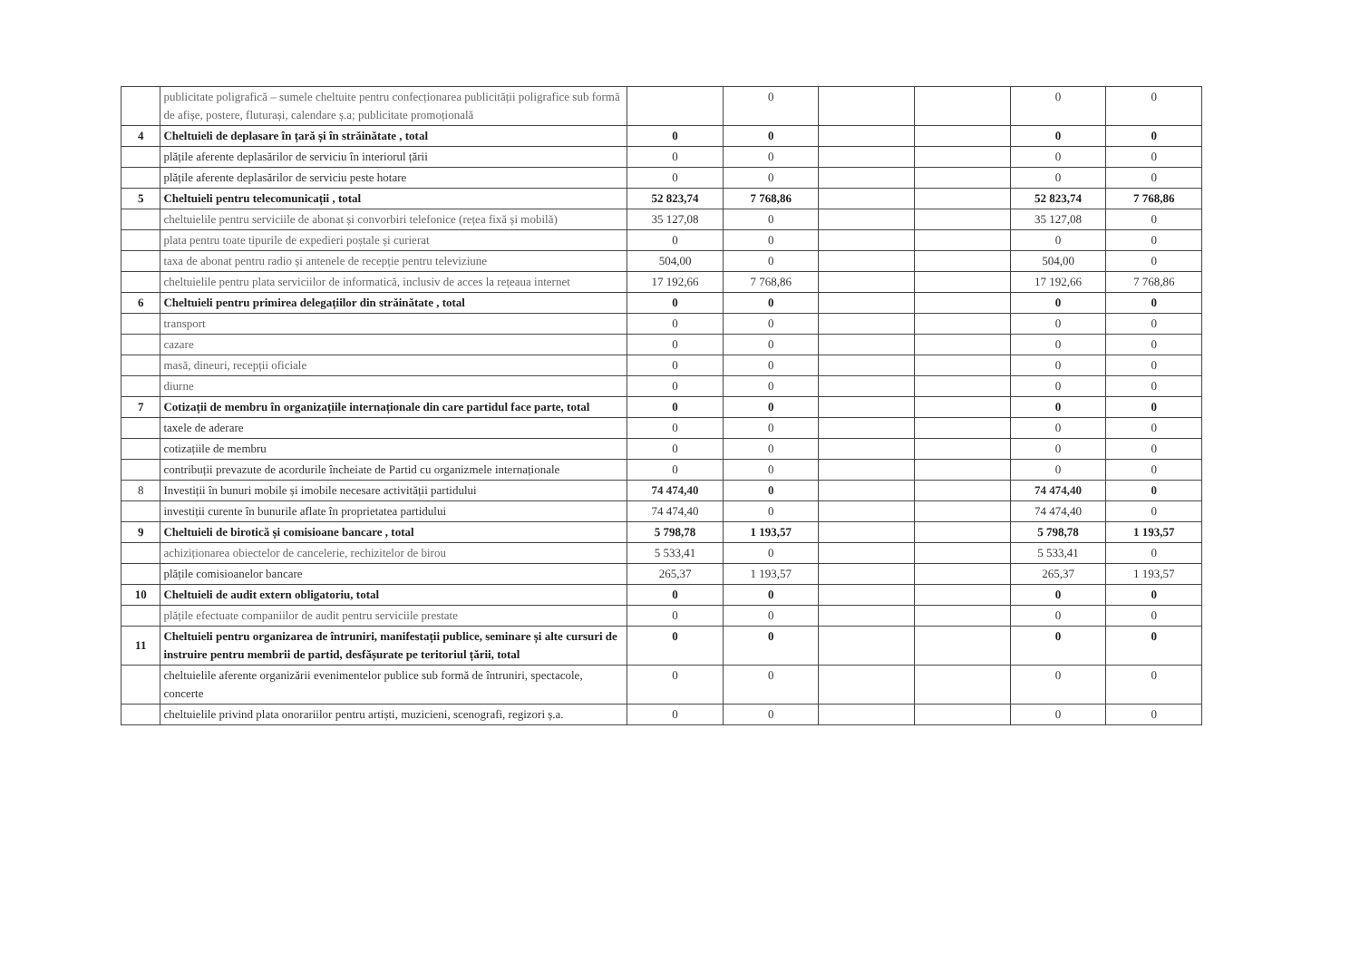| | publicitate poligrafică – sumele cheltuite pentru confecționarea publicității poligrafice sub formă de afișe, postere, fluturași, calendare ș.a; publicitate promoțională | | 0 | | | 0 | 0 |
| 4 | Cheltuieli de deplasare în țară și în străinătate , total | 0 | 0 | | | 0 | 0 |
| | plățile aferente deplasărilor de serviciu în interiorul țării | 0 | 0 | | | 0 | 0 |
| | plățile aferente deplasărilor de serviciu peste hotare | 0 | 0 | | | 0 | 0 |
| 5 | Cheltuieli pentru telecomunicații , total | 52 823,74 | 7 768,86 | | | 52 823,74 | 7 768,86 |
| | cheltuielile pentru serviciile de abonat și convorbiri telefonice (rețea fixă și mobilă) | 35 127,08 | 0 | | | 35 127,08 | 0 |
| | plata pentru toate tipurile de expedieri poștale și curierat | 0 | 0 | | | 0 | 0 |
| | taxa de abonat pentru radio și antenele de recepție pentru televiziune | 504,00 | 0 | | | 504,00 | 0 |
| | cheltuielile pentru plata serviciilor de informatică, inclusiv de acces la rețeaua internet | 17 192,66 | 7 768,86 | | | 17 192,66 | 7 768,86 |
| 6 | Cheltuieli pentru primirea delegațiilor din străinătate , total | 0 | 0 | | | 0 | 0 |
| | transport | 0 | 0 | | | 0 | 0 |
| | cazare | 0 | 0 | | | 0 | 0 |
| | masă, dineuri, recepții oficiale | 0 | 0 | | | 0 | 0 |
| | diurne | 0 | 0 | | | 0 | 0 |
| 7 | Cotizații de membru în organizațiile internaționale din care partidul face parte, total | 0 | 0 | | | 0 | 0 |
| | taxele de aderare | 0 | 0 | | | 0 | 0 |
| | cotizațiile de membru | 0 | 0 | | | 0 | 0 |
| | contribuții prevazute de acordurile încheiate de Partid cu organizmele internaționale | 0 | 0 | | | 0 | 0 |
| 8 | Investiții în bunuri mobile și imobile necesare activității partidului | 74 474,40 | 0 | | | 74 474,40 | 0 |
| | investiții curente în bunurile aflate în proprietatea partidului | 74 474,40 | 0 | | | 74 474,40 | 0 |
| 9 | Cheltuieli de birotică și comisioane bancare , total | 5 798,78 | 1 193,57 | | | 5 798,78 | 1 193,57 |
| | achiziționarea obiectelor de cancelerie, rechizitelor de birou | 5 533,41 | 0 | | | 5 533,41 | 0 |
| | plățile comisioanelor bancare | 265,37 | 1 193,57 | | | 265,37 | 1 193,57 |
| 10 | Cheltuieli de audit extern obligatoriu, total | 0 | 0 | | | 0 | 0 |
| | plățile efectuate companiilor de audit pentru serviciile prestate | 0 | 0 | | | 0 | 0 |
| 11 | Cheltuieli pentru organizarea de întruniri, manifestații publice, seminare și alte cursuri de instruire pentru membrii de partid, desfășurate pe teritoriul țării, total | 0 | 0 | | | 0 | 0 |
| | cheltuielile aferente organizării evenimentelor publice sub formă de întruniri, spectacole, concerte | 0 | 0 | | | 0 | 0 |
| | cheltuielile privind plata onorariilor pentru artiști, muzicieni, scenografi, regizori ș.a. | 0 | 0 | | | 0 | 0 |